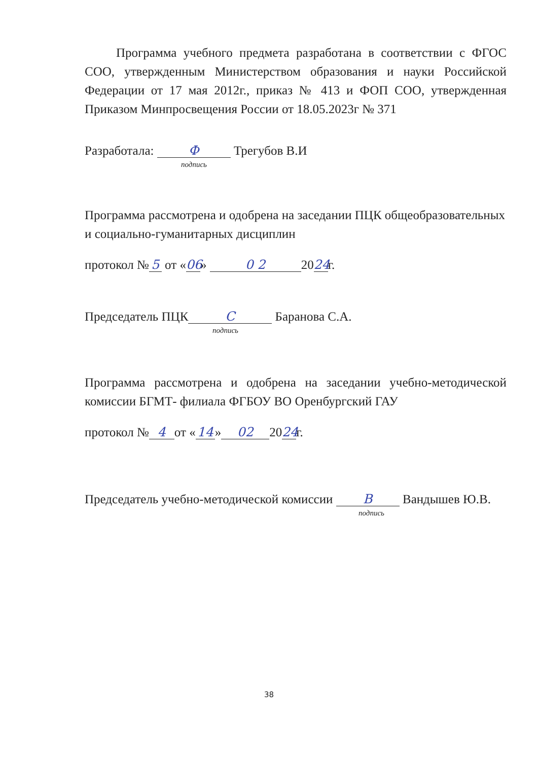Программа учебного предмета разработана в соответствии с ФГОС СОО, утвержденным Министерством образования и науки Российской Федерации от 17 мая 2012г., приказ № 413 и ФОП СОО, утвержденная Приказом Минпросвещения России от 18.05.2023г № 371
Разработала: Ф Трегубов В.И
подпись
Программа рассмотрена и одобрена на заседании ПЦК общеобразовательных и социально-гуманитарных дисциплин
протокол № 5 от « 06 » 0 2 20 24 г.
Председатель ПЦК С Баранова С.А.
подпись
Программа рассмотрена и одобрена на заседании учебно-методической комиссии БГМТ- филиала ФГБОУ ВО Оренбургский ГАУ
протокол № 4 от « 14 » 02 20 24 г.
Председатель учебно-методической комиссии В Вандышев Ю.В.
подпись
38